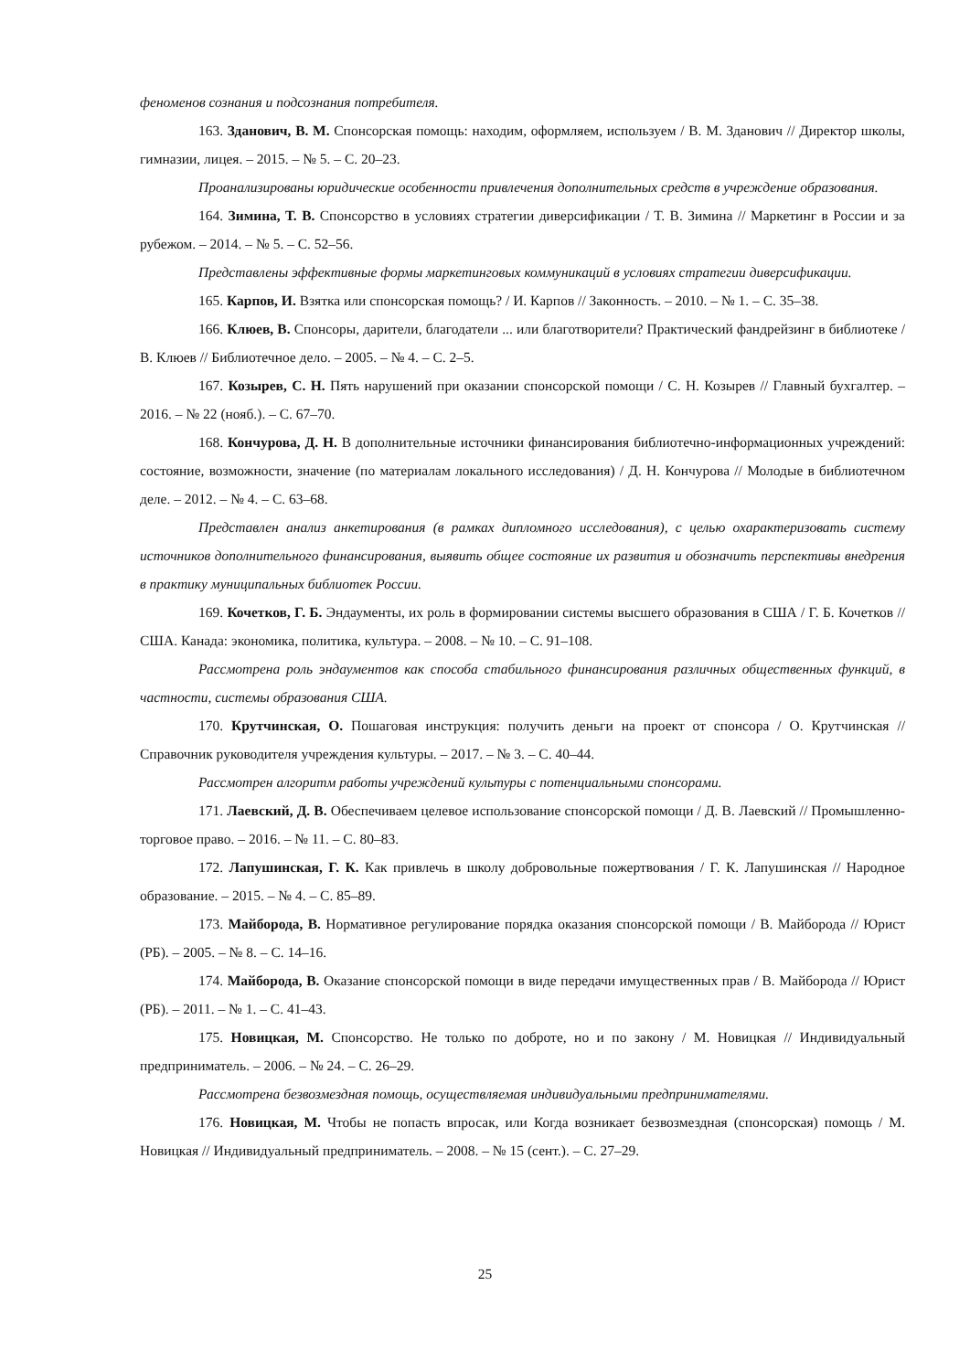феноменов сознания и подсознания потребителя.
163. Зданович, В. М. Спонсорская помощь: находим, оформляем, используем / В. М. Зданович // Директор школы, гимназии, лицея. – 2015. – № 5. – С. 20–23.
Проанализированы юридические особенности привлечения дополнительных средств в учреждение образования.
164. Зимина, Т. В. Спонсорство в условиях стратегии диверсификации / Т. В. Зимина // Маркетинг в России и за рубежом. – 2014. – № 5. – С. 52–56.
Представлены эффективные формы маркетинговых коммуникаций в условиях стратегии диверсификации.
165. Карпов, И. Взятка или спонсорская помощь? / И. Карпов // Законность. – 2010. – № 1. – С. 35–38.
166. Клюев, В. Спонсоры, дарители, благодатели ... или благотворители? Практический фандрейзинг в библиотеке / В. Клюев // Библиотечное дело. – 2005. – № 4. – С. 2–5.
167. Козырев, С. Н. Пять нарушений при оказании спонсорской помощи / С. Н. Козырев // Главный бухгалтер. – 2016. – № 22 (нояб.). – С. 67–70.
168. Кончурова, Д. Н. В дополнительные источники финансирования библиотечно-информационных учреждений: состояние, возможности, значение (по материалам локального исследования) / Д. Н. Кончурова // Молодые в библиотечном деле. – 2012. – № 4. – С. 63–68.
Представлен анализ анкетирования (в рамках дипломного исследования), с целью охарактеризовать систему источников дополнительного финансирования, выявить общее состояние их развития и обозначить перспективы внедрения в практику муниципальных библиотек России.
169. Кочетков, Г. Б. Эндаументы, их роль в формировании системы высшего образования в США / Г. Б. Кочетков // США. Канада: экономика, политика, культура. – 2008. – № 10. – С. 91–108.
Рассмотрена роль эндаументов как способа стабильного финансирования различных общественных функций, в частности, системы образования США.
170. Крутчинская, О. Пошаговая инструкция: получить деньги на проект от спонсора / О. Крутчинская // Справочник руководителя учреждения культуры. – 2017. – № 3. – С. 40–44.
Рассмотрен алгоритм работы учреждений культуры с потенциальными спонсорами.
171. Лаевский, Д. В. Обеспечиваем целевое использование спонсорской помощи / Д. В. Лаевский // Промышленно-торговое право. – 2016. – № 11. – С. 80–83.
172. Лапушинская, Г. К. Как привлечь в школу добровольные пожертвования / Г. К. Лапушинская // Народное образование. – 2015. – № 4. – С. 85–89.
173. Майборода, В. Нормативное регулирование порядка оказания спонсорской помощи / В. Майборода // Юрист (РБ). – 2005. – № 8. – С. 14–16.
174. Майборода, В. Оказание спонсорской помощи в виде передачи имущественных прав / В. Майборода // Юрист (РБ). – 2011. – № 1. – С. 41–43.
175. Новицкая, М. Спонсорство. Не только по доброте, но и по закону / М. Новицкая // Индивидуальный предприниматель. – 2006. – № 24. – С. 26–29.
Рассмотрена безвозмездная помощь, осуществляемая индивидуальными предпринимателями.
176. Новицкая, М. Чтобы не попасть впросак, или Когда возникает безвозмездная (спонсорская) помощь / М. Новицкая // Индивидуальный предприниматель. – 2008. – № 15 (сент.). – С. 27–29.
25